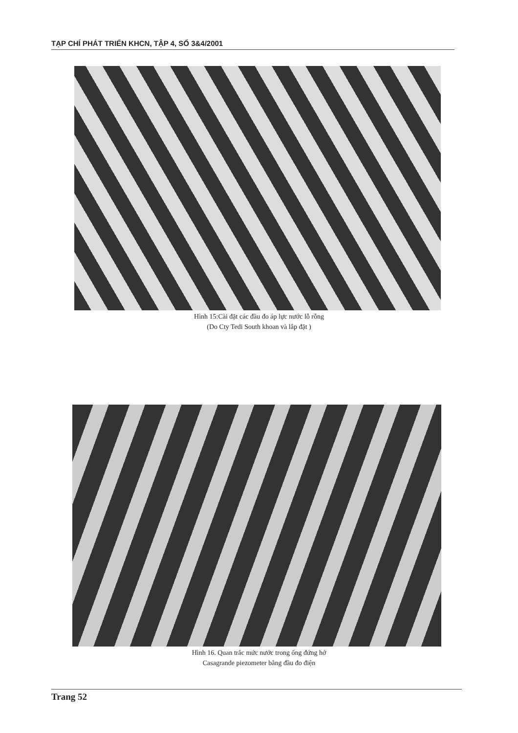TẠP CHÍ PHÁT TRIỂN KHCN, TẬP 4, SỐ 3&4/2001
Hình 15:Cài đặt các đầu đo áp lực nước lỗ rỗng
(Do Cty Tedi South khoan và lắp đặt )
Hình 16. Quan trắc mức nước trong ống đứng hở
Casagrande piezometer bằng đầu đo điện
Trang 52